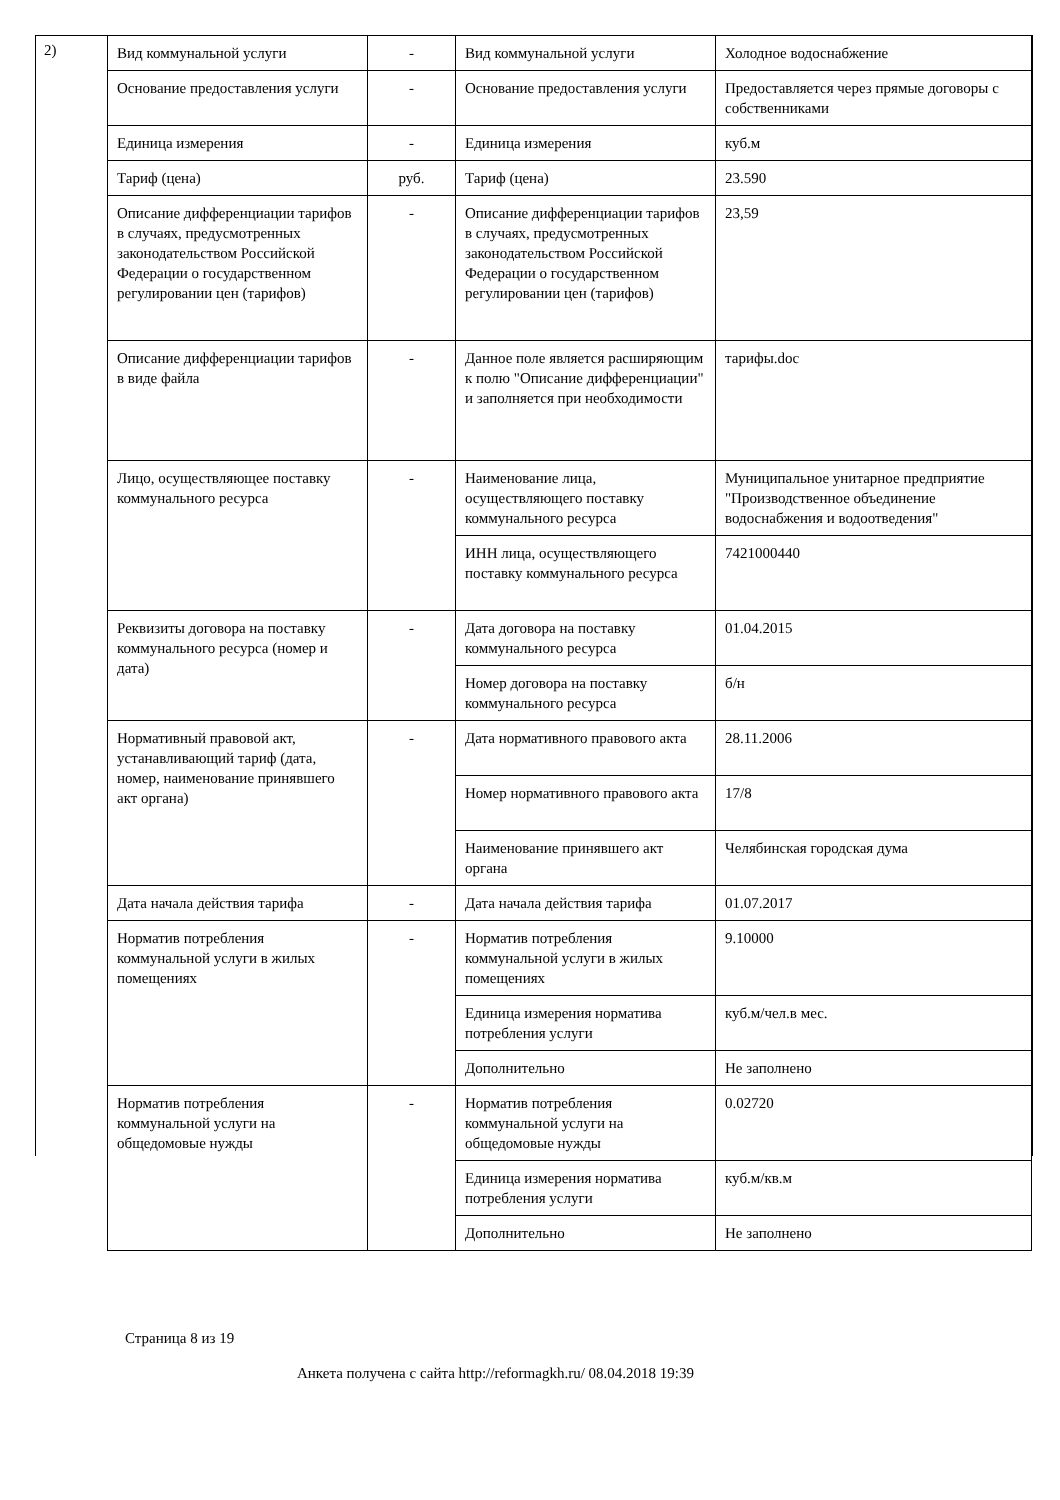2)
| Вид коммунальной услуги | - | Вид коммунальной услуги | Холодное водоснабжение |
| Основание предоставления услуги | - | Основание предоставления услуги | Предоставляется через прямые договоры с собственниками |
| Единица измерения | - | Единица измерения | куб.м |
| Тариф (цена) | руб. | Тариф (цена) | 23.590 |
| Описание дифференциации тарифов в случаях, предусмотренных законодательством Российской Федерации о государственном регулировании цен (тарифов) | - | Описание дифференциации тарифов в случаях, предусмотренных законодательством Российской Федерации о государственном регулировании цен (тарифов) | 23,59 |
| Описание дифференциации тарифов в виде файла | - | Данное поле является расширяющим к полю "Описание дифференциации" и заполняется при необходимости | тарифы.doc |
| Лицо, осуществляющее поставку коммунального ресурса | - | Наименование лица, осуществляющего поставку коммунального ресурса | Муниципальное унитарное предприятие "Производственное объединение водоснабжения и водоотведения" |
| | | ИНН лица, осуществляющего поставку коммунального ресурса | 7421000440 |
| Реквизиты договора на поставку коммунального ресурса (номер и дата) | - | Дата договора на поставку коммунального ресурса | 01.04.2015 |
| | | Номер договора на поставку коммунального ресурса | б/н |
| Нормативный правовой акт, устанавливающий тариф (дата, номер, наименование принявшего акт органа) | - | Дата нормативного правового акта | 28.11.2006 |
| | | Номер нормативного правового акта | 17/8 |
| | | Наименование принявшего акт органа | Челябинская городская дума |
| Дата начала действия тарифа | - | Дата начала действия тарифа | 01.07.2017 |
| Норматив потребления коммунальной услуги в жилых помещениях | - | Норматив потребления коммунальной услуги в жилых помещениях | 9.10000 |
| | | Единица измерения норматива потребления услуги | куб.м/чел.в мес. |
| | | Дополнительно | Не заполнено |
| Норматив потребления коммунальной услуги на общедомовые нужды | - | Норматив потребления коммунальной услуги на общедомовые нужды | 0.02720 |
| | | Единица измерения норматива потребления услуги | куб.м/кв.м |
| | | Дополнительно | Не заполнено |
Страница 8 из 19
Анкета получена с сайта http://reformagkh.ru/ 08.04.2018 19:39